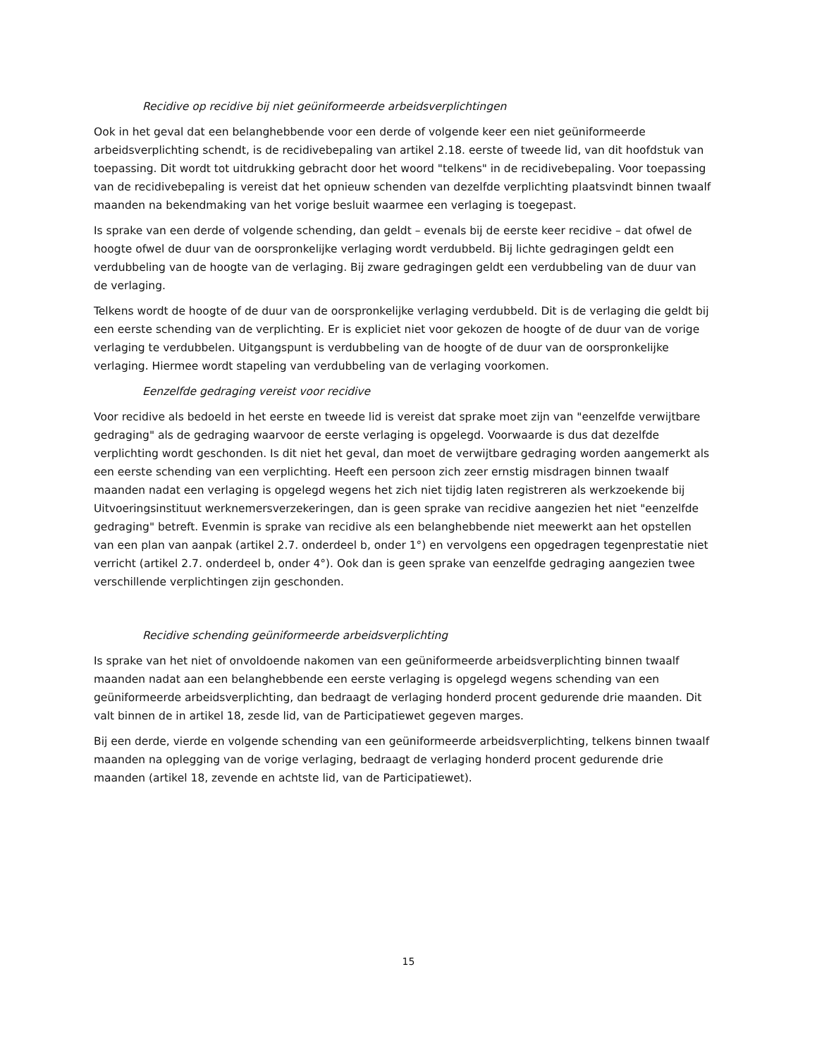Recidive op recidive bij niet geüniformeerde arbeidsverplichtingen
Ook in het geval dat een belanghebbende voor een derde of volgende keer een niet geüniformeerde arbeidsverplichting schendt, is de recidivebepaling van artikel 2.18. eerste of tweede lid, van dit hoofdstuk van toepassing. Dit wordt tot uitdrukking gebracht door het woord "telkens" in de recidivebepaling. Voor toepassing van de recidivebepaling is vereist dat het opnieuw schenden van dezelfde verplichting plaatsvindt binnen twaalf maanden na bekendmaking van het vorige besluit waarmee een verlaging is toegepast.
Is sprake van een derde of volgende schending, dan geldt – evenals bij de eerste keer recidive – dat ofwel de hoogte ofwel de duur van de oorspronkelijke verlaging wordt verdubbeld. Bij lichte gedragingen geldt een verdubbeling van de hoogte van de verlaging. Bij zware gedragingen geldt een verdubbeling van de duur van de verlaging.
Telkens wordt de hoogte of de duur van de oorspronkelijke verlaging verdubbeld. Dit is de verlaging die geldt bij een eerste schending van de verplichting. Er is expliciet niet voor gekozen de hoogte of de duur van de vorige verlaging te verdubbelen. Uitgangspunt is verdubbeling van de hoogte of de duur van de oorspronkelijke verlaging. Hiermee wordt stapeling van verdubbeling van de verlaging voorkomen.
Eenzelfde gedraging vereist voor recidive
Voor recidive als bedoeld in het eerste en tweede lid is vereist dat sprake moet zijn van "eenzelfde verwijtbare gedraging" als de gedraging waarvoor de eerste verlaging is opgelegd. Voorwaarde is dus dat dezelfde verplichting wordt geschonden. Is dit niet het geval, dan moet de verwijtbare gedraging worden aangemerkt als een eerste schending van een verplichting. Heeft een persoon zich zeer ernstig misdragen binnen twaalf maanden nadat een verlaging is opgelegd wegens het zich niet tijdig laten registreren als werkzoekende bij Uitvoeringsinstituut werknemersverzekeringen, dan is geen sprake van recidive aangezien het niet "eenzelfde gedraging" betreft. Evenmin is sprake van recidive als een belanghebbende niet meewerkt aan het opstellen van een plan van aanpak (artikel 2.7. onderdeel b, onder 1°) en vervolgens een opgedragen tegenprestatie niet verricht (artikel 2.7. onderdeel b, onder 4°). Ook dan is geen sprake van eenzelfde gedraging aangezien twee verschillende verplichtingen zijn geschonden.
Recidive schending geüniformeerde arbeidsverplichting
Is sprake van het niet of onvoldoende nakomen van een geüniformeerde arbeidsverplichting binnen twaalf maanden nadat aan een belanghebbende een eerste verlaging is opgelegd wegens schending van een geüniformeerde arbeidsverplichting, dan bedraagt de verlaging honderd procent gedurende drie maanden. Dit valt binnen de in artikel 18, zesde lid, van de Participatiewet gegeven marges.
Bij een derde, vierde en volgende schending van een geüniformeerde arbeidsverplichting, telkens binnen twaalf maanden na oplegging van de vorige verlaging, bedraagt de verlaging honderd procent gedurende drie maanden (artikel 18, zevende en achtste lid, van de Participatiewet).
15